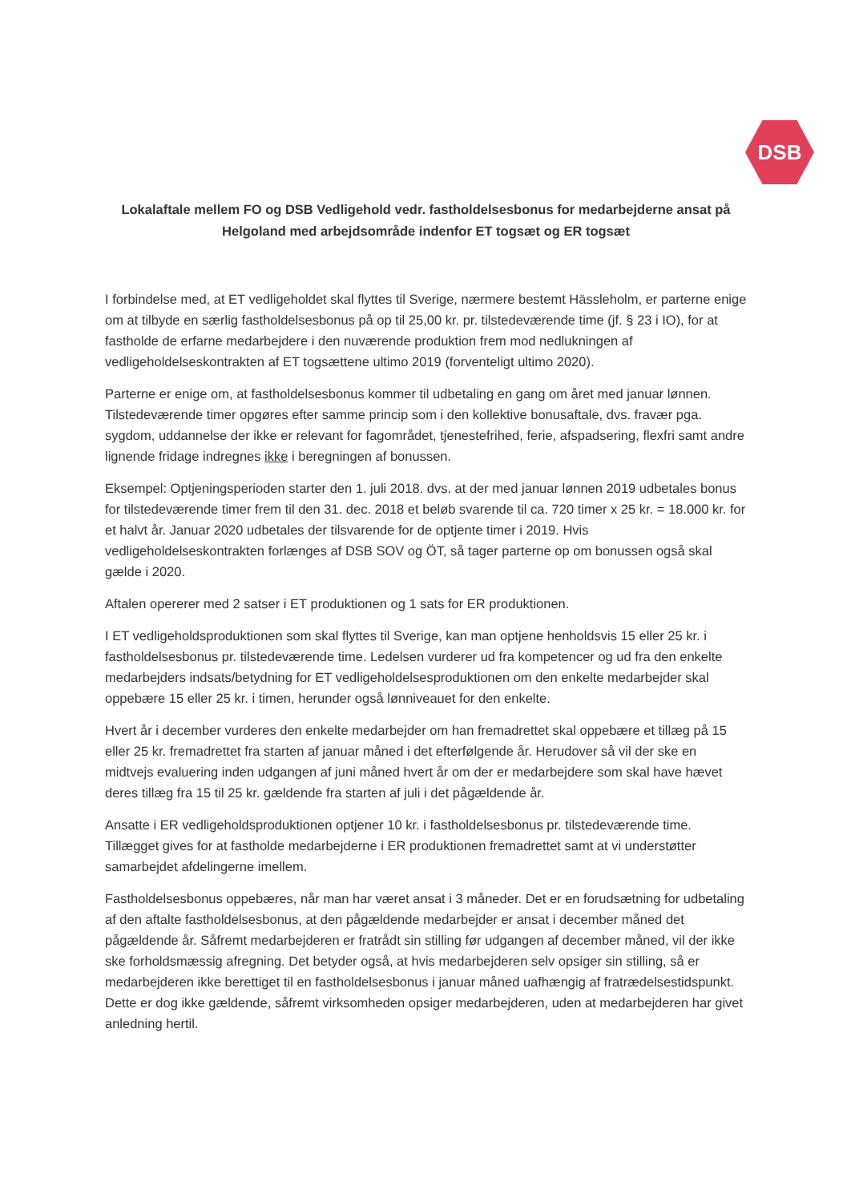DSB
Lokalaftale mellem FO og DSB Vedligehold vedr. fastholdelsesbonus for medarbejderne ansat på Helgoland med arbejdsområde indenfor ET togsæt og ER togsæt
I forbindelse med, at ET vedligeholdet skal flyttes til Sverige, nærmere bestemt Hässleholm, er parterne enige om at tilbyde en særlig fastholdelsesbonus på op til 25,00 kr. pr. tilstedeværende time (jf. § 23 i IO), for at fastholde de erfarne medarbejdere i den nuværende produktion frem mod nedlukningen af vedligeholdelseskontrakten af ET togsættene ultimo 2019 (forventeligt ultimo 2020).
Parterne er enige om, at fastholdelsesbonus kommer til udbetaling en gang om året med januar lønnen. Tilstedeværende timer opgøres efter samme princip som i den kollektive bonusaftale, dvs. fravær pga. sygdom, uddannelse der ikke er relevant for fagområdet, tjenestefrihed, ferie, afspadsering, flexfri samt andre lignende fridage indregnes ikke i beregningen af bonussen.
Eksempel: Optjeningsperioden starter den 1. juli 2018. dvs. at der med januar lønnen 2019 udbetales bonus for tilstedeværende timer frem til den 31. dec. 2018 et beløb svarende til ca. 720 timer x 25 kr. = 18.000 kr. for et halvt år. Januar 2020 udbetales der tilsvarende for de optjente timer i 2019. Hvis vedligeholdelseskontrakten forlænges af DSB SOV og ÖT, så tager parterne op om bonussen også skal gælde i 2020.
Aftalen opererer med 2 satser i ET produktionen og 1 sats for ER produktionen.
I ET vedligeholdsproduktionen som skal flyttes til Sverige, kan man optjene henholdsvis 15 eller 25 kr. i fastholdelsesbonus pr. tilstedeværende time. Ledelsen vurderer ud fra kompetencer og ud fra den enkelte medarbejders indsats/betydning for ET vedligeholdelsesproduktionen om den enkelte medarbejder skal oppebære 15 eller 25 kr. i timen, herunder også lønniveauet for den enkelte.
Hvert år i december vurderes den enkelte medarbejder om han fremadrettet skal oppebære et tillæg på 15 eller 25 kr. fremadrettet fra starten af januar måned i det efterfølgende år. Herudover så vil der ske en midtvejs evaluering inden udgangen af juni måned hvert år om der er medarbejdere som skal have hævet deres tillæg fra 15 til 25 kr. gældende fra starten af juli i det pågældende år.
Ansatte i ER vedligeholdsproduktionen optjener 10 kr. i fastholdelsesbonus pr. tilstedeværende time. Tillægget gives for at fastholde medarbejderne i ER produktionen fremadrettet samt at vi understøtter samarbejdet afdelingerne imellem.
Fastholdelsesbonus oppebæres, når man har været ansat i 3 måneder. Det er en forudsætning for udbetaling af den aftalte fastholdelsesbonus, at den pågældende medarbejder er ansat i december måned det pågældende år. Såfremt medarbejderen er fratrådt sin stilling før udgangen af december måned, vil der ikke ske forholdsmæssig afregning. Det betyder også, at hvis medarbejderen selv opsiger sin stilling, så er medarbejderen ikke berettiget til en fastholdelsesbonus i januar måned uafhængig af fratrædelsestidspunkt. Dette er dog ikke gældende, såfremt virksomheden opsiger medarbejderen, uden at medarbejderen har givet anledning hertil.